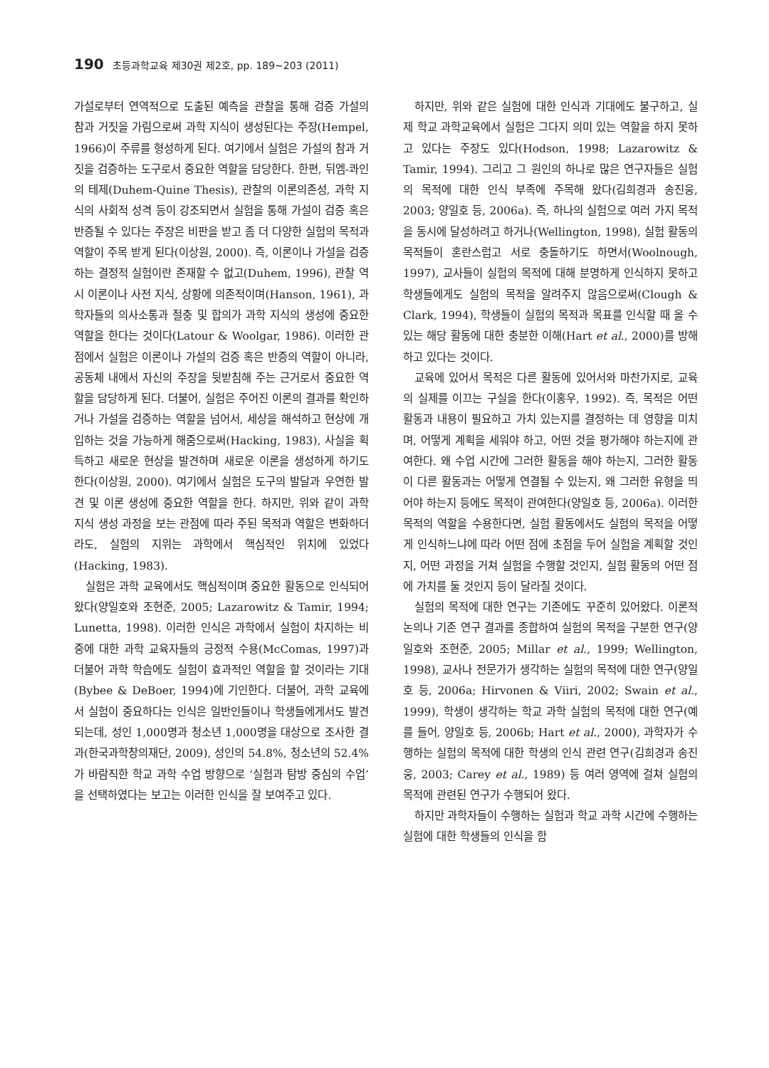190 초등과학교육 제30권 제2호, pp. 189∼203 (2011)
가설로부터 연역적으로 도출된 예측을 관찰을 통해 검증 가설의 참과 거짓을 가림으로써 과학 지식이 생성된다는 주장(Hempel, 1966)이 주류를 형성하게 된다. 여기에서 실험은 가설의 참과 거짓을 검증하는 도구로서 중요한 역할을 담당한다. 한편, 뒤엠-콰인의 테제(Duhem-Quine Thesis), 관찰의 이론의존성, 과학 지식의 사회적 성격 등이 강조되면서 실험을 통해 가설이 검증 혹은 반증될 수 있다는 주장은 비판을 받고 좀 더 다양한 실험의 목적과 역할이 주목 받게 된다(이상원, 2000). 즉, 이론이나 가설을 검증하는 결정적 실험이란 존재할 수 없고(Duhem, 1996), 관찰 역시 이론이나 사전 지식, 상황에 의존적이며(Hanson, 1961), 과학자들의 의사소통과 절충 및 합의가 과학 지식의 생성에 중요한 역할을 한다는 것이다(Latour & Woolgar, 1986). 이러한 관점에서 실험은 이론이나 가설의 검증 혹은 반증의 역할이 아니라, 공동체 내에서 자신의 주장을 뒷받침해 주는 근거로서 중요한 역할을 담당하게 된다. 더불어, 실험은 주어진 이론의 결과를 확인하거나 가설을 검증하는 역할을 넘어서, 세상을 해석하고 현상에 개입하는 것을 가능하게 해줌으로써(Hacking, 1983), 사실을 획득하고 새로운 현상을 발견하며 새로운 이론을 생성하게 하기도 한다(이상원, 2000). 여기에서 실험은 도구의 발달과 우연한 발견 및 이론 생성에 중요한 역할을 한다. 하지만, 위와 같이 과학 지식 생성 과정을 보는 관점에 따라 주된 목적과 역할은 변화하더라도, 실험의 지위는 과학에서 핵심적인 위치에 있었다(Hacking, 1983).
실험은 과학 교육에서도 핵심적이며 중요한 활동으로 인식되어 왔다(양일호와 조현준, 2005; Lazarowitz & Tamir, 1994; Lunetta, 1998). 이러한 인식은 과학에서 실험이 차지하는 비중에 대한 과학 교육자들의 긍정적 수용(McComas, 1997)과 더불어 과학 학습에도 실험이 효과적인 역할을 할 것이라는 기대(Bybee & DeBoer, 1994)에 기인한다. 더불어, 과학 교육에서 실험이 중요하다는 인식은 일반인들이나 학생들에게서도 발견되는데, 성인 1,000명과 청소년 1,000명을 대상으로 조사한 결과(한국과학창의재단, 2009), 성인의 54.8%, 청소년의 52.4%가 바람직한 학교 과학 수업 방향으로 ‘실험과 탐방 중심의 수업’을 선택하였다는 보고는 이러한 인식을 잘 보여주고 있다.
하지만, 위와 같은 실험에 대한 인식과 기대에도 불구하고, 실제 학교 과학교육에서 실험은 그다지 의미 있는 역할을 하지 못하고 있다는 주장도 있다(Hodson, 1998; Lazarowitz & Tamir, 1994). 그리고 그 원인의 하나로 많은 연구자들은 실험의 목적에 대한 인식 부족에 주목해 왔다(김희경과 송진웅, 2003; 양일호 등, 2006a). 즉, 하나의 실험으로 여러 가지 목적을 동시에 달성하려고 하거나(Wellington, 1998), 실험 활동의 목적들이 혼란스럽고 서로 충돌하기도 하면서(Woolnough, 1997), 교사들이 실험의 목적에 대해 분명하게 인식하지 못하고 학생들에게도 실험의 목적을 알려주지 않음으로써(Clough & Clark, 1994), 학생들이 실험의 목적과 목표를 인식할 때 올 수 있는 해당 활동에 대한 충분한 이해(Hart et al., 2000)를 방해하고 있다는 것이다.
교육에 있어서 목적은 다른 활동에 있어서와 마찬가지로, 교육의 실제를 이끄는 구실을 한다(이홍우, 1992). 즉, 목적은 어떤 활동과 내용이 필요하고 가치 있는지를 결정하는 데 영향을 미치며, 어떻게 계획을 세워야 하고, 어떤 것을 평가해야 하는지에 관여한다. 왜 수업 시간에 그러한 활동을 해야 하는지, 그러한 활동이 다른 활동과는 어떻게 연결될 수 있는지, 왜 그러한 유형을 띄어야 하는지 등에도 목적이 관여한다(양일호 등, 2006a). 이러한 목적의 역할을 수용한다면, 실험 활동에서도 실험의 목적을 어떻게 인식하느냐에 따라 어떤 점에 초점을 두어 실험을 계획할 것인지, 어떤 과정을 거쳐 실험을 수행할 것인지, 실험 활동의 어떤 점에 가치를 둘 것인지 등이 달라질 것이다.
실험의 목적에 대한 연구는 기존에도 꾸준히 있어왔다. 이론적 논의나 기존 연구 결과를 종합하여 실험의 목적을 구분한 연구(양일호와 조현준, 2005; Millar et al., 1999; Wellington, 1998), 교사나 전문가가 생각하는 실험의 목적에 대한 연구(양일호 등, 2006a; Hirvonen & Viiri, 2002; Swain et al., 1999), 학생이 생각하는 학교 과학 실험의 목적에 대한 연구(예를 들어, 양일호 등, 2006b; Hart et al., 2000), 과학자가 수행하는 실험의 목적에 대한 학생의 인식 관련 연구(김희경과 송진웅, 2003; Carey et al., 1989) 등 여러 영역에 걸쳐 실험의 목적에 관련된 연구가 수행되어 왔다.
하지만 과학자들이 수행하는 실험과 학교 과학 시간에 수행하는 실험에 대한 학생들의 인식을 함